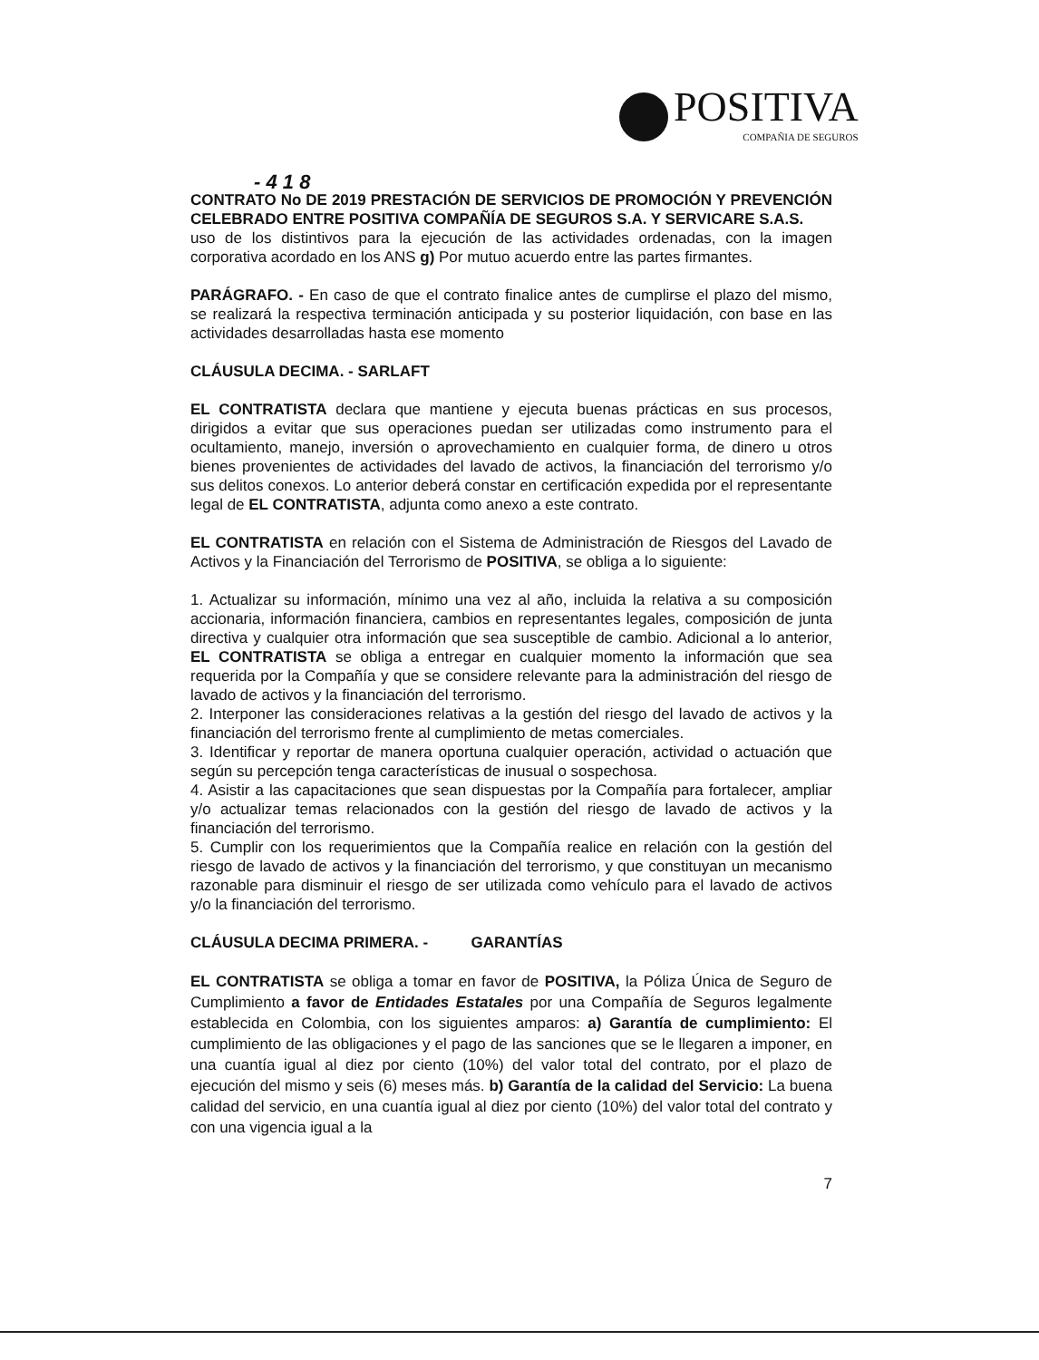POSITIVA
COMPAÑIA DE SEGUROS
- 4 1 8
CONTRATO No DE 2019 PRESTACIÓN DE SERVICIOS DE PROMOCIÓN Y PREVENCIÓN CELEBRADO ENTRE POSITIVA COMPAÑÍA DE SEGUROS S.A. Y SERVICARE S.A.S.
uso de los distintivos para la ejecución de las actividades ordenadas, con la imagen corporativa acordado en los ANS g) Por mutuo acuerdo entre las partes firmantes.
PARÁGRAFO. - En caso de que el contrato finalice antes de cumplirse el plazo del mismo, se realizará la respectiva terminación anticipada y su posterior liquidación, con base en las actividades desarrolladas hasta ese momento
CLÁUSULA DECIMA. - SARLAFT
EL CONTRATISTA declara que mantiene y ejecuta buenas prácticas en sus procesos, dirigidos a evitar que sus operaciones puedan ser utilizadas como instrumento para el ocultamiento, manejo, inversión o aprovechamiento en cualquier forma, de dinero u otros bienes provenientes de actividades del lavado de activos, la financiación del terrorismo y/o sus delitos conexos. Lo anterior deberá constar en certificación expedida por el representante legal de EL CONTRATISTA, adjunta como anexo a este contrato.
EL CONTRATISTA en relación con el Sistema de Administración de Riesgos del Lavado de Activos y la Financiación del Terrorismo de POSITIVA, se obliga a lo siguiente:
1. Actualizar su información, mínimo una vez al año, incluida la relativa a su composición accionaria, información financiera, cambios en representantes legales, composición de junta directiva y cualquier otra información que sea susceptible de cambio. Adicional a lo anterior, EL CONTRATISTA se obliga a entregar en cualquier momento la información que sea requerida por la Compañía y que se considere relevante para la administración del riesgo de lavado de activos y la financiación del terrorismo.
2. Interponer las consideraciones relativas a la gestión del riesgo del lavado de activos y la financiación del terrorismo frente al cumplimiento de metas comerciales.
3. Identificar y reportar de manera oportuna cualquier operación, actividad o actuación que según su percepción tenga características de inusual o sospechosa.
4. Asistir a las capacitaciones que sean dispuestas por la Compañía para fortalecer, ampliar y/o actualizar temas relacionados con la gestión del riesgo de lavado de activos y la financiación del terrorismo.
5. Cumplir con los requerimientos que la Compañía realice en relación con la gestión del riesgo de lavado de activos y la financiación del terrorismo, y que constituyan un mecanismo razonable para disminuir el riesgo de ser utilizada como vehículo para el lavado de activos y/o la financiación del terrorismo.
CLÁUSULA DECIMA PRIMERA. - GARANTÍAS
EL CONTRATISTA se obliga a tomar en favor de POSITIVA, la Póliza Única de Seguro de Cumplimiento a favor de Entidades Estatales por una Compañía de Seguros legalmente establecida en Colombia, con los siguientes amparos: a) Garantía de cumplimiento: El cumplimiento de las obligaciones y el pago de las sanciones que se le llegaren a imponer, en una cuantía igual al diez por ciento (10%) del valor total del contrato, por el plazo de ejecución del mismo y seis (6) meses más. b) Garantía de la calidad del Servicio: La buena calidad del servicio, en una cuantía igual al diez por ciento (10%) del valor total del contrato y con una vigencia igual a la
7